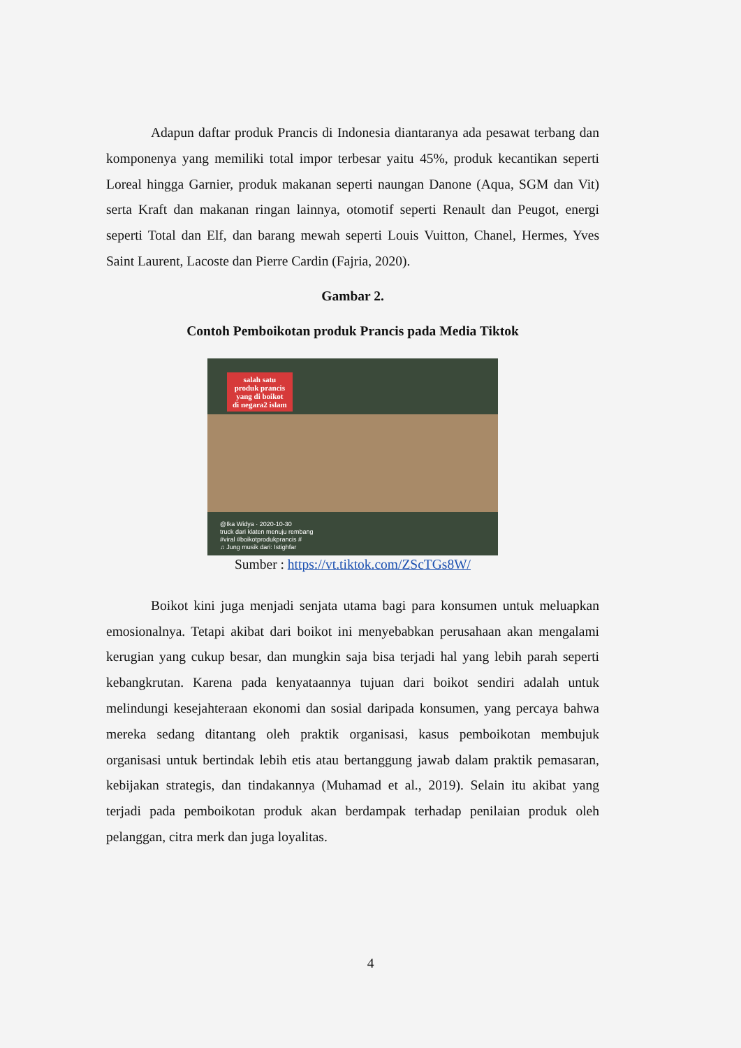Adapun daftar produk Prancis di Indonesia diantaranya ada pesawat terbang dan komponenya yang memiliki total impor terbesar yaitu 45%, produk kecantikan seperti Loreal hingga Garnier, produk makanan seperti naungan Danone (Aqua, SGM dan Vit) serta Kraft dan makanan ringan lainnya, otomotif seperti Renault dan Peugot, energi seperti Total dan Elf, dan barang mewah seperti Louis Vuitton, Chanel, Hermes, Yves Saint Laurent, Lacoste dan Pierre Cardin (Fajria, 2020).
Gambar 2.
Contoh Pemboikotan produk Prancis pada Media Tiktok
salah satu
produk prancis
yang di boikot
di negara2 islam
@Ika Widya · 2020-10-30
truck dari klaten menuju rembang
#viral #boikotprodukprancis #
♫ Jung musik dari: Istighfar
Sumber : https://vt.tiktok.com/ZScTGs8W/
Boikot kini juga menjadi senjata utama bagi para konsumen untuk meluapkan emosionalnya. Tetapi akibat dari boikot ini menyebabkan perusahaan akan mengalami kerugian yang cukup besar, dan mungkin saja bisa terjadi hal yang lebih parah seperti kebangkrutan. Karena pada kenyataannya tujuan dari boikot sendiri adalah untuk melindungi kesejahteraan ekonomi dan sosial daripada konsumen, yang percaya bahwa mereka sedang ditantang oleh praktik organisasi, kasus pemboikotan membujuk organisasi untuk bertindak lebih etis atau bertanggung jawab dalam praktik pemasaran, kebijakan strategis, dan tindakannya (Muhamad et al., 2019). Selain itu akibat yang terjadi pada pemboikotan produk akan berdampak terhadap penilaian produk oleh pelanggan, citra merk dan juga loyalitas.
4